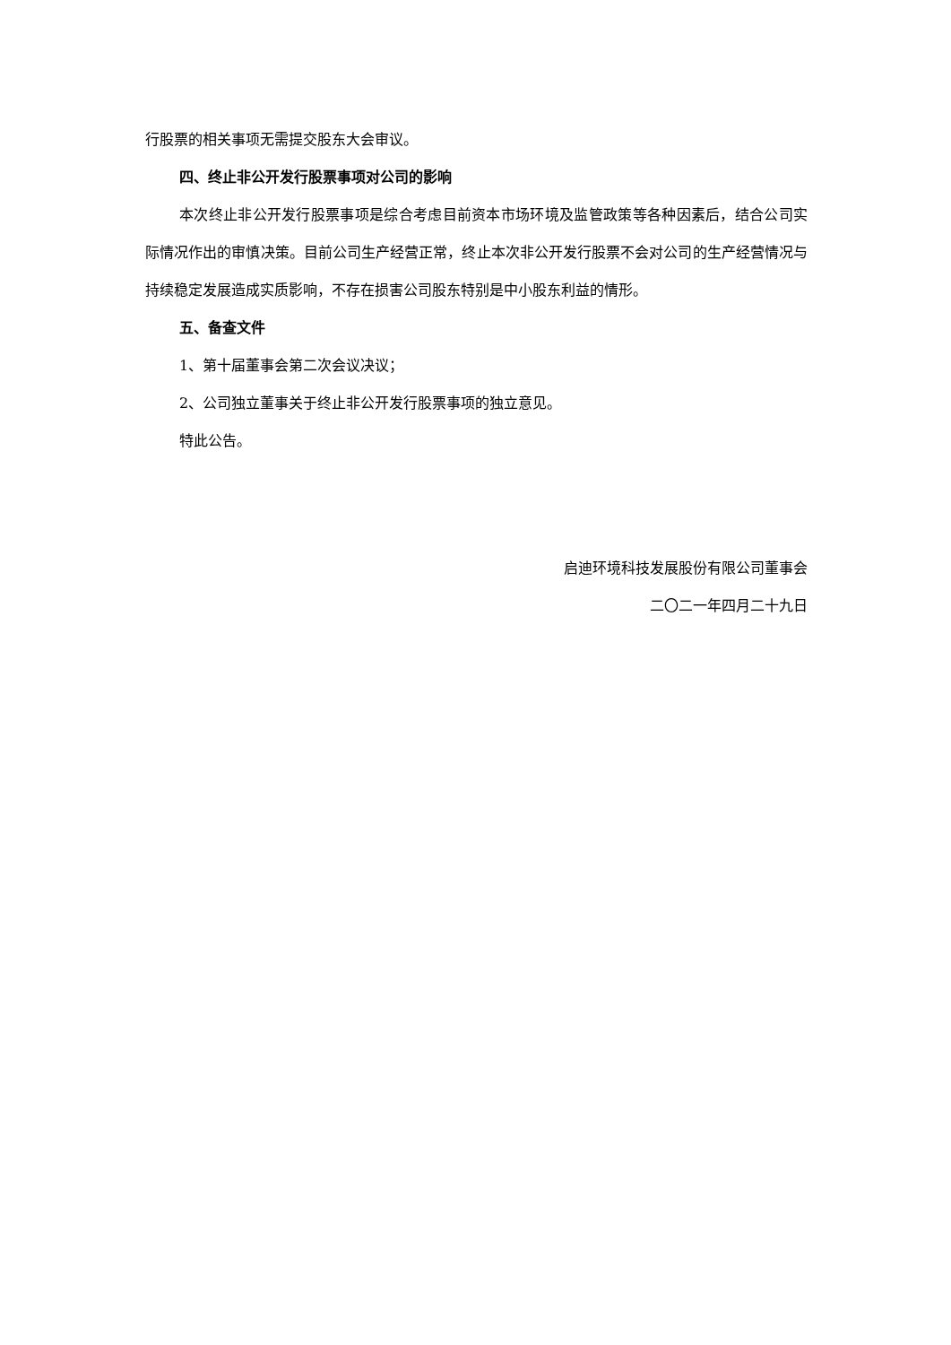行股票的相关事项无需提交股东大会审议。
四、终止非公开发行股票事项对公司的影响
本次终止非公开发行股票事项是综合考虑目前资本市场环境及监管政策等各种因素后，结合公司实际情况作出的审慎决策。目前公司生产经营正常，终止本次非公开发行股票不会对公司的生产经营情况与持续稳定发展造成实质影响，不存在损害公司股东特别是中小股东利益的情形。
五、备查文件
1、第十届董事会第二次会议决议；
2、公司独立董事关于终止非公开发行股票事项的独立意见。
特此公告。
启迪环境科技发展股份有限公司董事会
二〇二一年四月二十九日